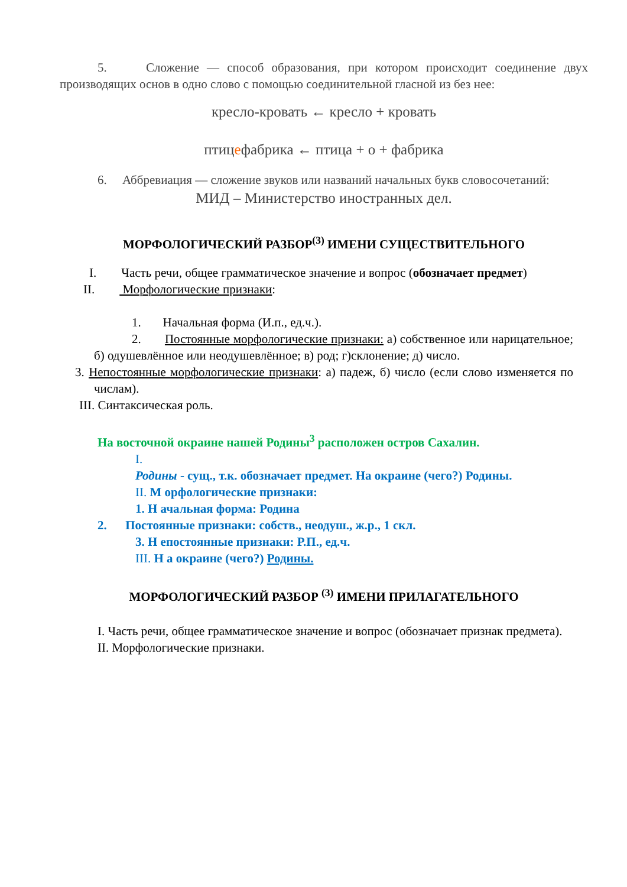5. Сложение — способ образования, при котором происходит соединение двух производящих основ в одно слово с помощью соединительной гласной из без нее:
кресло-кровать ← кресло + кровать
птицефабрика ← птица + о + фабрика
6. Аббревиация — сложение звуков или названий начальных букв словосочетаний:
МИД – Министерство иностранных дел.
МОРФОЛОГИЧЕСКИЙ РАЗБОР<sup>(3)</sup> ИМЕНИ СУЩЕСТВИТЕЛЬНОГО
I. Часть речи, общее грамматическое значение и вопрос (обозначает предмет)
II. Морфологические признаки:
1. Начальная форма (И.п., ед.ч.).
2. Постоянные морфологические признаки: а) собственное или нарицательное; б) одушевлённое или неодушевлённое; в) род; г)склонение; д) число.
3. Непостоянные морфологические признаки: а) падеж, б) число (если слово изменяется по числам).
III. Синтаксическая роль.
На восточной окраине нашей Родины<sup>3</sup> расположен остров Сахалин.
I.
Родины - сущ., т.к. обозначает предмет. На окраине (чего?) Родины.
II. М орфологические признаки:
1. Н ачальная форма: Родина
2. Постоянные признаки: собств., неодуш., ж.р., 1 скл.
3. Н епостоянные признаки: Р.П., ед.ч.
III. Н а окраине (чего?) Родины.
МОРФОЛОГИЧЕСКИЙ РАЗБОР <sup>(3)</sup> ИМЕНИ ПРИЛАГАТЕЛЬНОГО
I. Часть речи, общее грамматическое значение и вопрос (обозначает признак предмета).
II. Морфологические признаки.